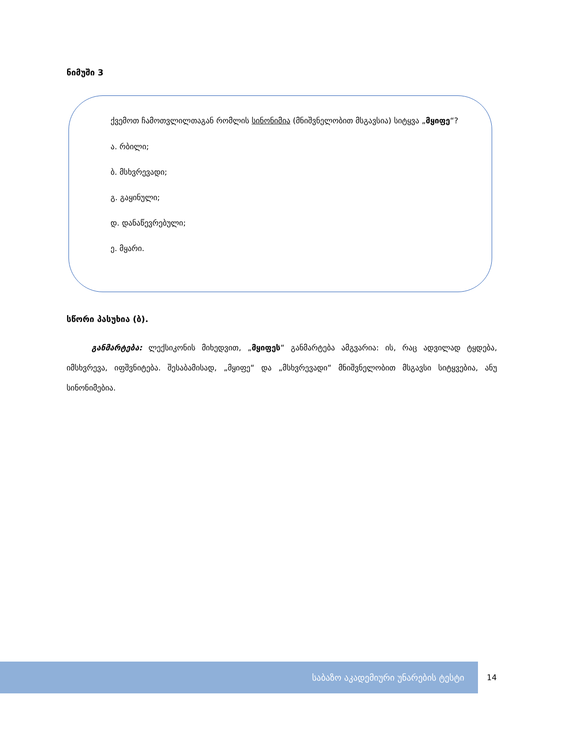ნიმუში 3
ქვემოთ ჩამოთვლილთაგან რომლის სინონიმია (მნიშვნელობით მსგავსია) სიტყვა „მყიფე“?
ა. რბილი;
ბ. მსხვრევადი;
გ. გაყინული;
დ. დანაწევრებული;
ე. მყარი.
სწორი პასუხია (ბ).
განმარტება: ლექსიკონის მიხედვით, „მყიფეს“ განმარტება ამგვარია: ის, რაც ადვილად ტყდება, იმსხვრევა, იფშვნიტება. შესაბამისად, „მყიფე“ და „მსხვრევადი“ მნიშვნელობით მსგავსი სიტყვებია, ანუ სინონიმებია.
საბაზო აკადემიური უნარების ტესტი
14